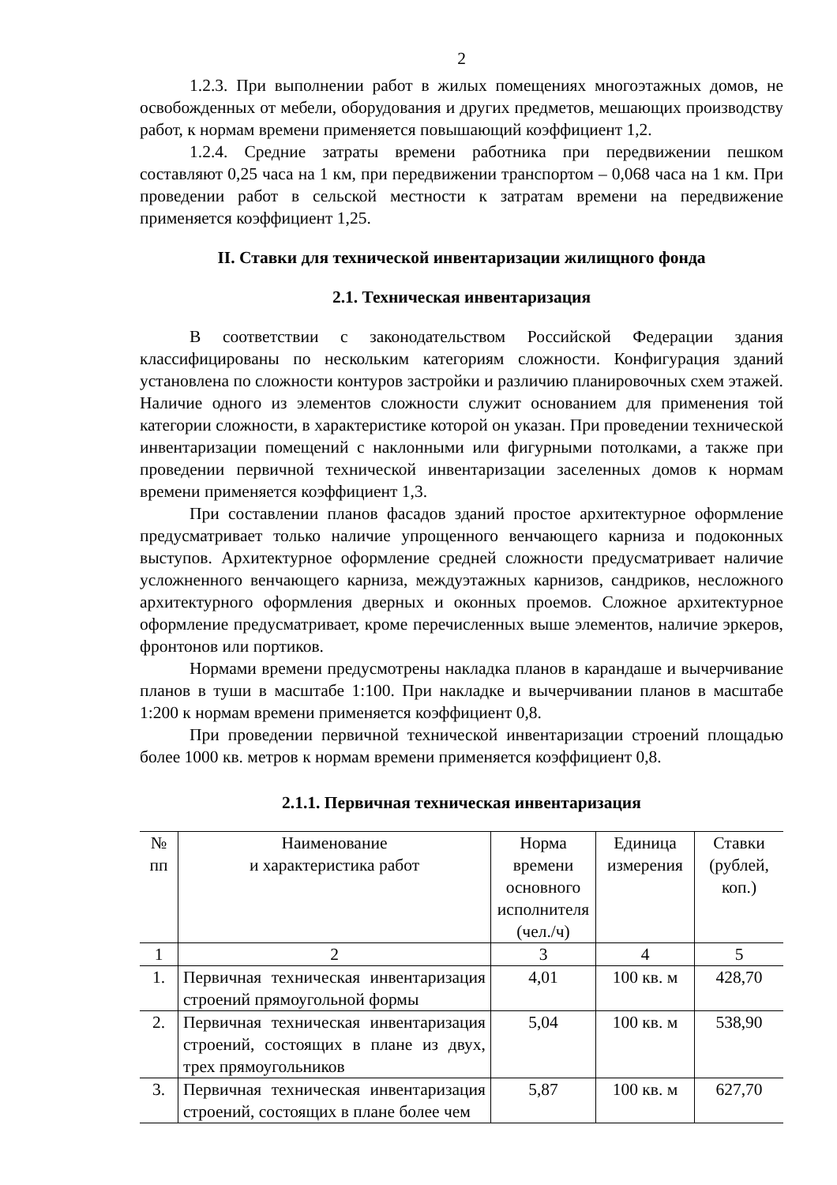2
1.2.3. При выполнении работ в жилых помещениях многоэтажных домов, не освобожденных от мебели, оборудования и других предметов, мешающих производству работ, к нормам времени применяется повышающий коэффициент 1,2.
1.2.4. Средние затраты времени работника при передвижении пешком составляют 0,25 часа на 1 км, при передвижении транспортом – 0,068 часа на 1 км. При проведении работ в сельской местности к затратам времени на передвижение применяется коэффициент 1,25.
II. Ставки для технической инвентаризации жилищного фонда
2.1. Техническая инвентаризация
В соответствии с законодательством Российской Федерации здания классифицированы по нескольким категориям сложности. Конфигурация зданий установлена по сложности контуров застройки и различию планировочных схем этажей. Наличие одного из элементов сложности служит основанием для применения той категории сложности, в характеристике которой он указан. При проведении технической инвентаризации помещений с наклонными или фигурными потолками, а также при проведении первичной технической инвентаризации заселенных домов к нормам времени применяется коэффициент 1,3.
При составлении планов фасадов зданий простое архитектурное оформление предусматривает только наличие упрощенного венчающего карниза и подоконных выступов. Архитектурное оформление средней сложности предусматривает наличие усложненного венчающего карниза, междуэтажных карнизов, сандриков, несложного архитектурного оформления дверных и оконных проемов. Сложное архитектурное оформление предусматривает, кроме перечисленных выше элементов, наличие эркеров, фронтонов или портиков.
Нормами времени предусмотрены накладка планов в карандаше и вычерчивание планов в туши в масштабе 1:100. При накладке и вычерчивании планов в масштабе 1:200 к нормам времени применяется коэффициент 0,8.
При проведении первичной технической инвентаризации строений площадью более 1000 кв. метров к нормам времени применяется коэффициент 0,8.
2.1.1. Первичная техническая инвентаризация
| № пп | Наименование и характеристика работ | Норма времени основного исполнителя (чел./ч) | Единица измерения | Ставки (рублей, коп.) |
| --- | --- | --- | --- | --- |
| 1 | 2 | 3 | 4 | 5 |
| 1. | Первичная техническая инвентаризация строений прямоугольной формы | 4,01 | 100 кв. м | 428,70 |
| 2. | Первичная техническая инвентаризация строений, состоящих в плане из двух, трех прямоугольников | 5,04 | 100 кв. м | 538,90 |
| 3. | Первичная техническая инвентаризация строений, состоящих в плане более чем | 5,87 | 100 кв. м | 627,70 |